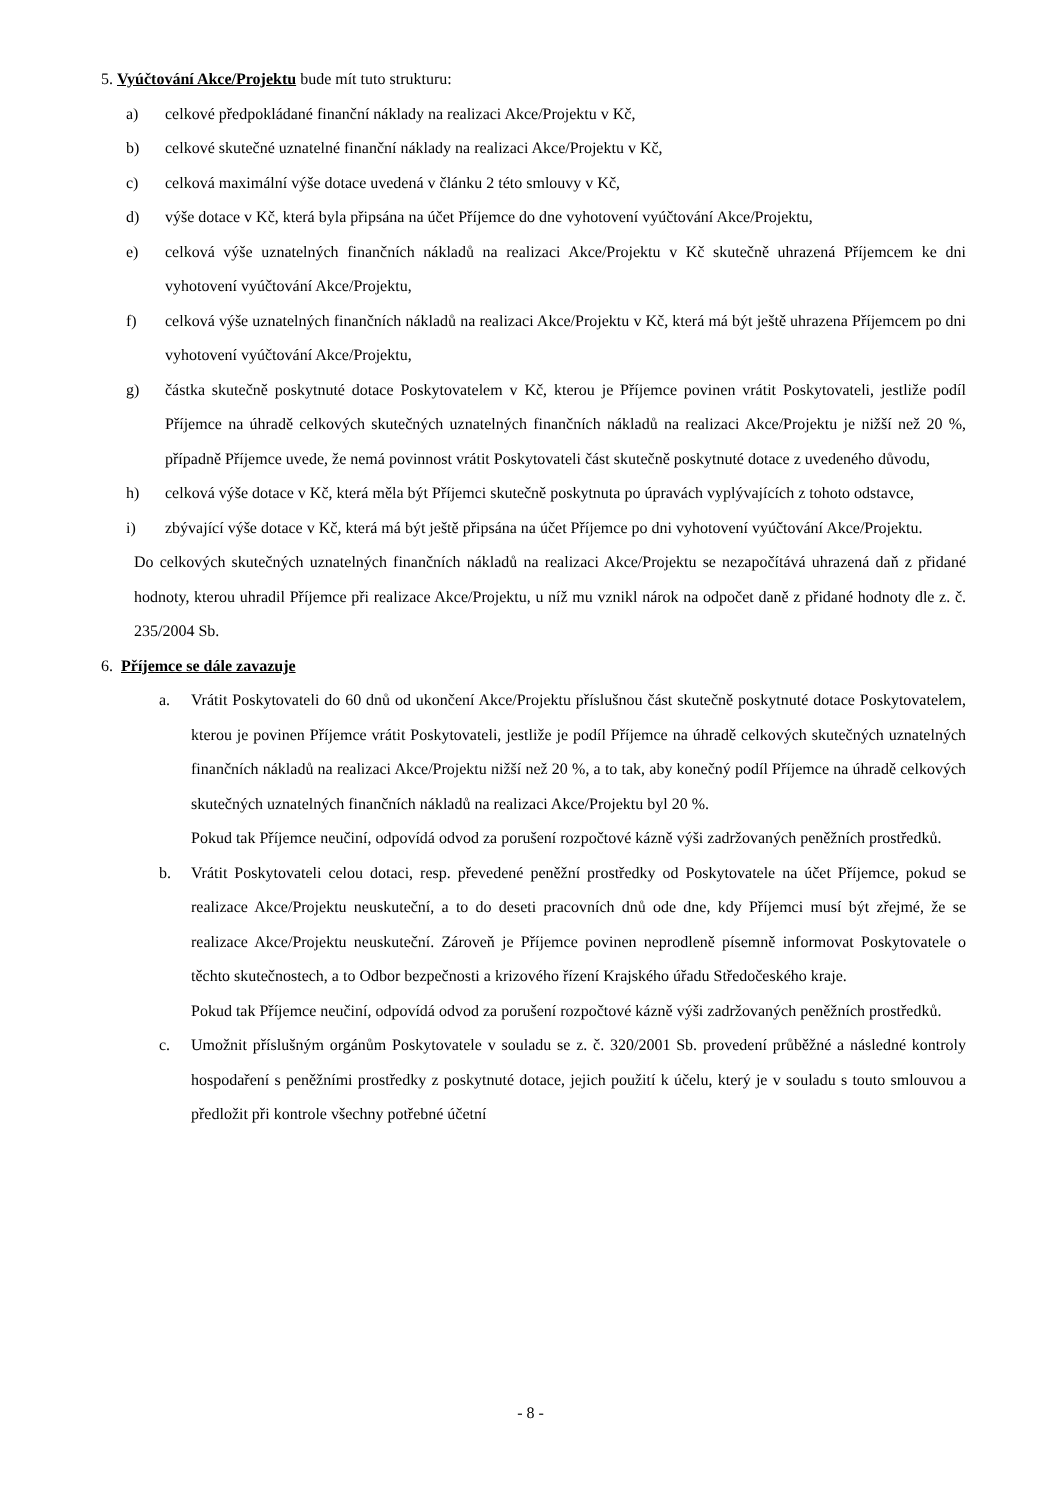5. Vyúčtování Akce/Projektu bude mít tuto strukturu:
a) celkové předpokládané finanční náklady na realizaci Akce/Projektu v Kč,
b) celkové skutečné uznatelné finanční náklady na realizaci Akce/Projektu v Kč,
c) celková maximální výše dotace uvedená v článku 2 této smlouvy v Kč,
d) výše dotace v Kč, která byla připsána na účet Příjemce do dne vyhotovení vyúčtování Akce/Projektu,
e) celková výše uznatelných finančních nákladů na realizaci Akce/Projektu v Kč skutečně uhrazená Příjemcem ke dni vyhotovení vyúčtování Akce/Projektu,
f) celková výše uznatelných finančních nákladů na realizaci Akce/Projektu v Kč, která má být ještě uhrazena Příjemcem po dni vyhotovení vyúčtování Akce/Projektu,
g) částka skutečně poskytnuté dotace Poskytovatelem v Kč, kterou je Příjemce povinen vrátit Poskytovateli, jestliže podíl Příjemce na úhradě celkových skutečných uznatelných finančních nákladů na realizaci Akce/Projektu je nižší než 20 %, případně Příjemce uvede, že nemá povinnost vrátit Poskytovateli část skutečně poskytnuté dotace z uvedeného důvodu,
h) celková výše dotace v Kč, která měla být Příjemci skutečně poskytnuta po úpravách vyplývajících z tohoto odstavce,
i) zbývající výše dotace v Kč, která má být ještě připsána na účet Příjemce po dni vyhotovení vyúčtování Akce/Projektu.
Do celkových skutečných uznatelných finančních nákladů na realizaci Akce/Projektu se nezapočítává uhrazená daň z přidané hodnoty, kterou uhradil Příjemce při realizace Akce/Projektu, u níž mu vznikl nárok na odpočet daně z přidané hodnoty dle z. č. 235/2004 Sb.
6. Příjemce se dále zavazuje
a. Vrátit Poskytovateli do 60 dnů od ukončení Akce/Projektu příslušnou část skutečně poskytnuté dotace Poskytovatelem, kterou je povinen Příjemce vrátit Poskytovateli, jestliže je podíl Příjemce na úhradě celkových skutečných uznatelných finančních nákladů na realizaci Akce/Projektu nižší než 20 %, a to tak, aby konečný podíl Příjemce na úhradě celkových skutečných uznatelných finančních nákladů na realizaci Akce/Projektu byl 20 %.
Pokud tak Příjemce neučiní, odpovídá odvod za porušení rozpočtové kázně výši zadržovaných peněžních prostředků.
b. Vrátit Poskytovateli celou dotaci, resp. převedené peněžní prostředky od Poskytovatele na účet Příjemce, pokud se realizace Akce/Projektu neuskuteční, a to do deseti pracovních dnů ode dne, kdy Příjemci musí být zřejmé, že se realizace Akce/Projektu neuskuteční. Zároveň je Příjemce povinen neprodleně písemně informovat Poskytovatele o těchto skutečnostech, a to Odbor bezpečnosti a krizového řízení Krajského úřadu Středočeského kraje.
Pokud tak Příjemce neučiní, odpovídá odvod za porušení rozpočtové kázně výši zadržovaných peněžních prostředků.
c. Umožnit příslušným orgánům Poskytovatele v souladu se z. č. 320/2001 Sb. provedení průběžné a následné kontroly hospodaření s peněžními prostředky z poskytnuté dotace, jejich použití k účelu, který je v souladu s touto smlouvou a předložit při kontrole všechny potřebné účetní
- 8 -